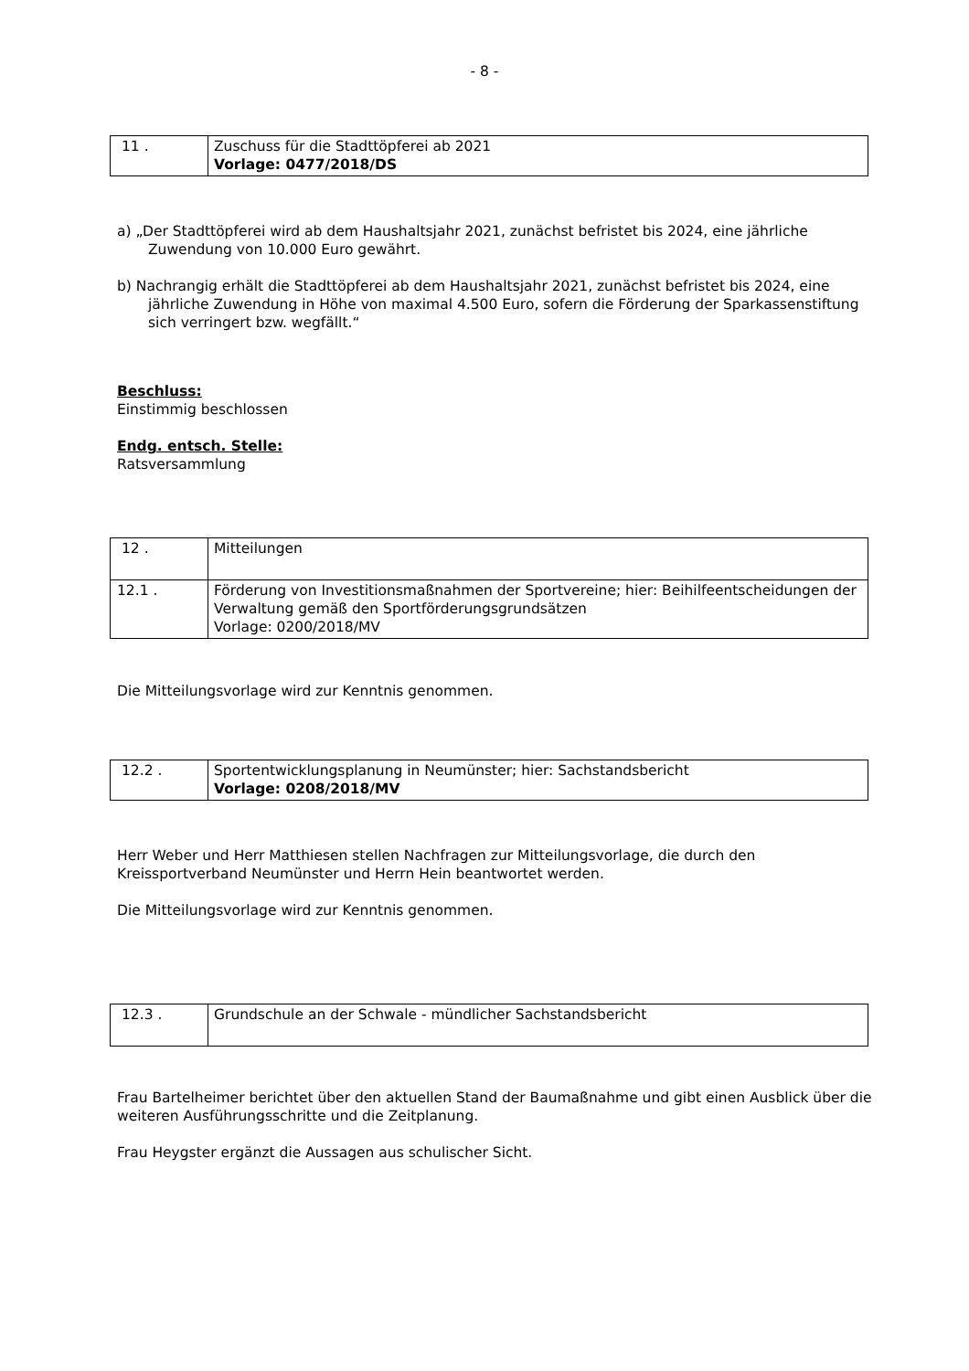- 8 -
| 11 . | Zuschuss für die Stadttöpferei ab 2021 Vorlage: 0477/2018/DS |
a) „Der Stadttöpferei wird ab dem Haushaltsjahr 2021, zunächst befristet bis 2024, eine jährliche Zuwendung von 10.000 Euro gewährt.
b) Nachrangig erhält die Stadttöpferei ab dem Haushaltsjahr 2021, zunächst befristet bis 2024, eine jährliche Zuwendung in Höhe von maximal 4.500 Euro, sofern die Förderung der Sparkassenstiftung sich verringert bzw. wegfällt.“
Beschluss:
Einstimmig beschlossen
Endg. entsch. Stelle:
Ratsversammlung
| 12 . | Mitteilungen |
| 12.1 . | Förderung von Investitionsmaßnahmen der Sportvereine; hier: Beihilfeentscheidungen der Verwaltung gemäß den Sportförderungsgrundsätzen Vorlage: 0200/2018/MV |
Die Mitteilungsvorlage wird zur Kenntnis genommen.
| 12.2 . | Sportentwicklungsplanung in Neumünster; hier: Sachstandsbericht Vorlage: 0208/2018/MV |
Herr Weber und Herr Matthiesen stellen Nachfragen zur Mitteilungsvorlage, die durch den Kreissportverband Neumünster und Herrn Hein beantwortet werden.
Die Mitteilungsvorlage wird zur Kenntnis genommen.
| 12.3 . | Grundschule an der Schwale - mündlicher Sachstandsbericht |
Frau Bartelheimer berichtet über den aktuellen Stand der Baumaßnahme und gibt einen Ausblick über die weiteren Ausführungsschritte und die Zeitplanung.
Frau Heygster ergänzt die Aussagen aus schulischer Sicht.